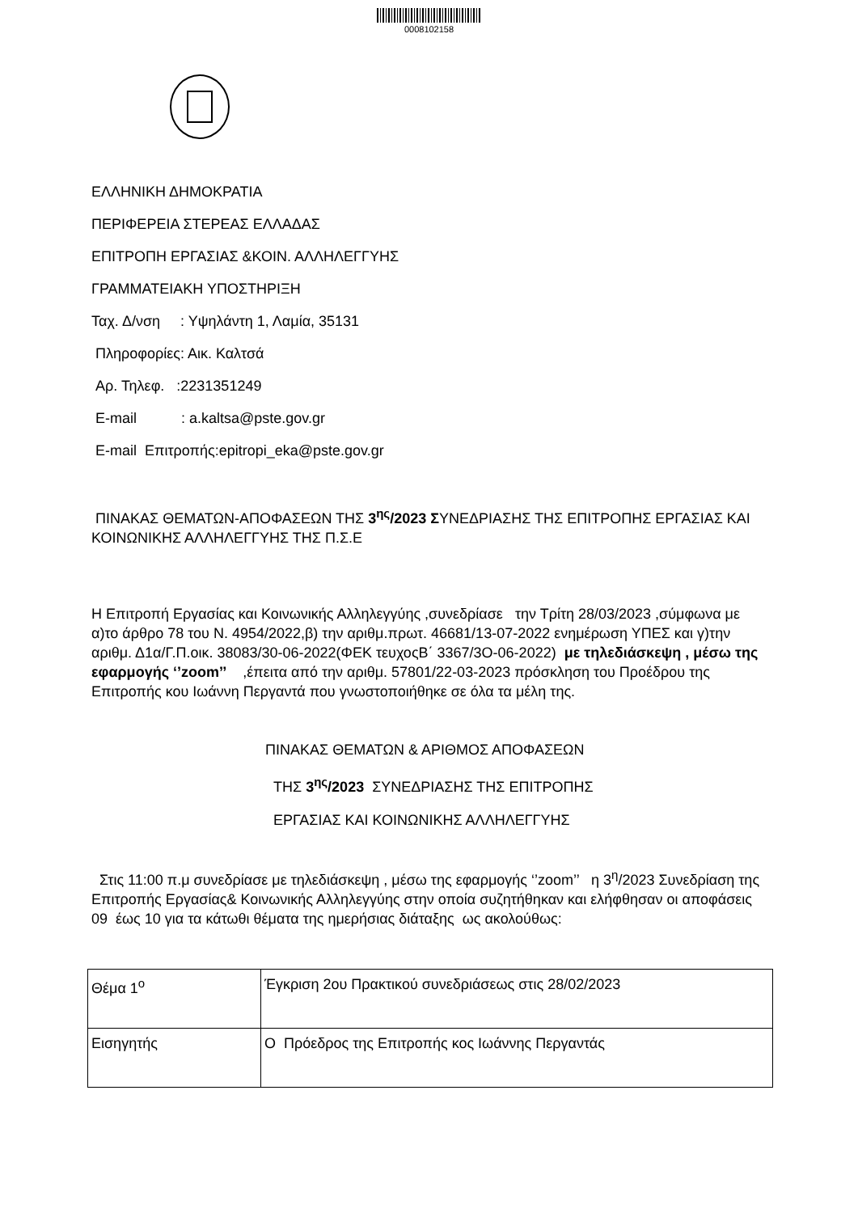0008102158
ΕΛΛΗΝΙΚΗ ΔΗΜΟΚΡΑΤΙΑ
ΠΕΡΙΦΕΡΕΙΑ ΣΤΕΡΕΑΣ ΕΛΛΑΔΑΣ
ΕΠΙΤΡΟΠΗ ΕΡΓΑΣΙΑΣ &ΚΟΙΝ. ΑΛΛΗΛΕΓΓΥΗΣ
ΓΡΑΜΜΑΤΕΙΑΚΗ ΥΠΟΣΤΗΡΙΞΗ
Ταχ. Δ/νση : Υψηλάντη 1, Λαμία, 35131
Πληροφορίες: Αικ. Καλτσά
Αρ. Τηλεφ. :2231351249
E-mail : a.kaltsa@pste.gov.gr
E-mail Επιτροπής:epitropi_eka@pste.gov.gr
ΠΙΝΑΚΑΣ ΘΕΜΑΤΩΝ-ΑΠΟΦΑΣΕΩΝ ΤΗΣ 3<sup>ης</sup>/2023 ΣΥΝΕΔΡΙΑΣΗΣ ΤΗΣ ΕΠΙΤΡΟΠΗΣ ΕΡΓΑΣΙΑΣ ΚΑΙ ΚΟΙΝΩΝΙΚΗΣ ΑΛΛΗΛΕΓΓΥΗΣ ΤΗΣ Π.Σ.Ε
Η Επιτροπή Εργασίας και Κοινωνικής Αλληλεγγύης ,συνεδρίασε την Τρίτη 28/03/2023 ,σύμφωνα με α)το άρθρο 78 του Ν. 4954/2022,β) την αριθμ.πρωτ. 46681/13-07-2022 ενημέρωση ΥΠΕΣ και γ)την αριθμ. Δ1α/Γ.Π.οικ. 38083/30-06-2022(ΦΕΚ τευχοςΒ΄ 3367/3Ο-06-2022) με τηλεδιάσκεψη , μέσω της εφαρμογής ‘’zoom’’ ,έπειτα από την αριθμ. 57801/22-03-2023 πρόσκληση του Προέδρου της Επιτροπής κου Ιωάννη Περγαντά που γνωστοποιήθηκε σε όλα τα μέλη της.
ΠΙΝΑΚΑΣ ΘΕΜΑΤΩΝ & ΑΡΙΘΜΟΣ ΑΠΟΦΑΣΕΩΝ
ΤΗΣ 3<sup>ης</sup>/2023 ΣΥΝΕΔΡΙΑΣΗΣ ΤΗΣ ΕΠΙΤΡΟΠΗΣ
ΕΡΓΑΣΙΑΣ ΚΑΙ ΚΟΙΝΩΝΙΚΗΣ ΑΛΛΗΛΕΓΓΥΗΣ
Στις 11:00 π.μ συνεδρίασε με τηλεδιάσκεψη , μέσω της εφαρμογής ‘’zoom’’ η 3<sup>η</sup>/2023 Συνεδρίαση της Επιτροπής Εργασίας& Κοινωνικής Αλληλεγγύης στην οποία συζητήθηκαν και ελήφθησαν οι αποφάσεις 09 έως 10 για τα κάτωθι θέματα της ημερήσιας διάταξης ως ακολούθως:
| Θέμα 1<sup>ο</sup> | Έγκριση 2ου Πρακτικού συνεδριάσεως στις 28/02/2023 |
| Εισηγητής | Ο Πρόεδρος της Επιτροπής κος Ιωάννης Περγαντάς |